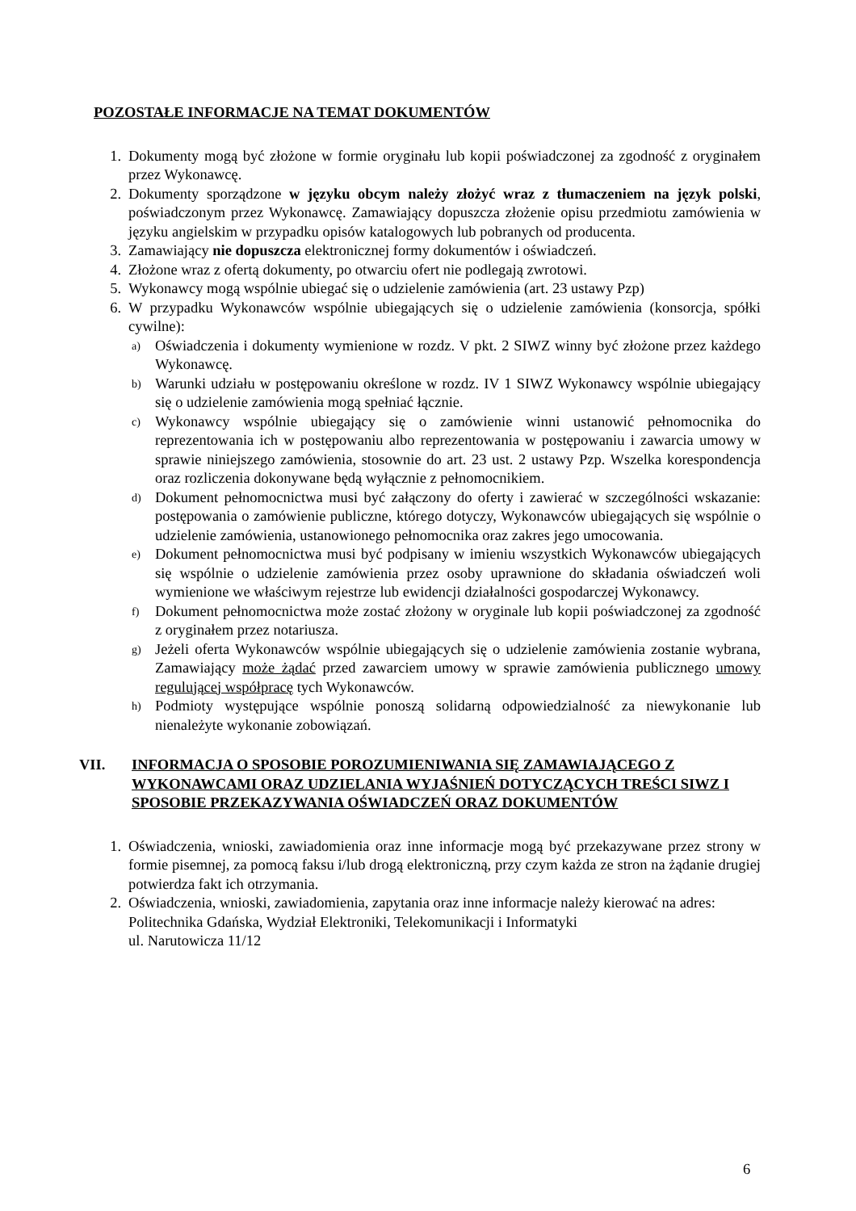POZOSTAŁE INFORMACJE NA TEMAT DOKUMENTÓW
1. Dokumenty mogą być złożone w formie oryginału lub kopii poświadczonej za zgodność z oryginałem przez Wykonawcę.
2. Dokumenty sporządzone w języku obcym należy złożyć wraz z tłumaczeniem na język polski, poświadczonym przez Wykonawcę. Zamawiający dopuszcza złożenie opisu przedmiotu zamówienia w języku angielskim w przypadku opisów katalogowych lub pobranych od producenta.
3. Zamawiający nie dopuszcza elektronicznej formy dokumentów i oświadczeń.
4. Złożone wraz z ofertą dokumenty, po otwarciu ofert nie podlegają zwrotowi.
5. Wykonawcy mogą wspólnie ubiegać się o udzielenie zamówienia (art. 23 ustawy Pzp)
6. W przypadku Wykonawców wspólnie ubiegających się o udzielenie zamówienia (konsorcja, spółki cywilne):
a)
Oświadczenia i dokumenty wymienione w rozdz. V pkt. 2 SIWZ winny być złożone przez każdego Wykonawcę.
b)
Warunki udziału w postępowaniu określone w rozdz. IV 1 SIWZ Wykonawcy wspólnie ubiegający się o udzielenie zamówienia mogą spełniać łącznie.
c)
Wykonawcy wspólnie ubiegający się o zamówienie winni ustanowić pełnomocnika do reprezentowania ich w postępowaniu albo reprezentowania w postępowaniu i zawarcia umowy w sprawie niniejszego zamówienia, stosownie do art. 23 ust. 2 ustawy Pzp. Wszelka korespondencja oraz rozliczenia dokonywane będą wyłącznie z pełnomocnikiem.
d)
Dokument pełnomocnictwa musi być załączony do oferty i zawierać w szczególności wskazanie: postępowania o zamówienie publiczne, którego dotyczy, Wykonawców ubiegających się wspólnie o udzielenie zamówienia, ustanowionego pełnomocnika oraz zakres jego umocowania.
e)
Dokument pełnomocnictwa musi być podpisany w imieniu wszystkich Wykonawców ubiegających się wspólnie o udzielenie zamówienia przez osoby uprawnione do składania oświadczeń woli wymienione we właściwym rejestrze lub ewidencji działalności gospodarczej Wykonawcy.
f)
Dokument pełnomocnictwa może zostać złożony w oryginale lub kopii poświadczonej za zgodność z oryginałem przez notariusza.
g)
Jeżeli oferta Wykonawców wspólnie ubiegających się o udzielenie zamówienia zostanie wybrana, Zamawiający może żądać przed zawarciem umowy w sprawie zamówienia publicznego umowy regulującej współpracę tych Wykonawców.
h)
Podmioty występujące wspólnie ponoszą solidarną odpowiedzialność za niewykonanie lub nienależyte wykonanie zobowiązań.
VII. INFORMACJA O SPOSOBIE POROZUMIENIWANIA SIĘ ZAMAWIAJĄCEGO Z WYKONAWCAMI ORAZ UDZIELANIA WYJAŚNIEŃ DOTYCZĄCYCH TREŚCI SIWZ I SPOSOBIE PRZEKAZYWANIA OŚWIADCZEŃ ORAZ DOKUMENTÓW
1. Oświadczenia, wnioski, zawiadomienia oraz inne informacje mogą być przekazywane przez strony w formie pisemnej, za pomocą faksu i/lub drogą elektroniczną, przy czym każda ze stron na żądanie drugiej potwierdza fakt ich otrzymania.
2. Oświadczenia, wnioski, zawiadomienia, zapytania oraz inne informacje należy kierować na adres:
Politechnika Gdańska, Wydział Elektroniki, Telekomunikacji i Informatyki
ul. Narutowicza 11/12
6